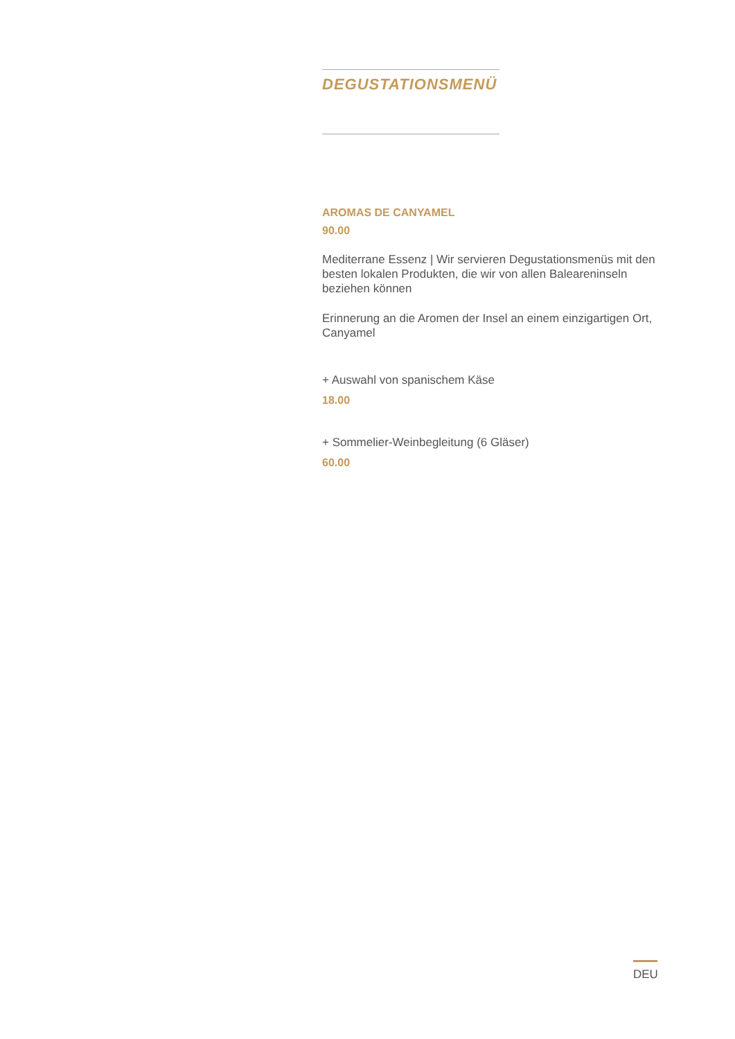DEGUSTATIONSMENÜ
AROMAS DE CANYAMEL
90.00
Mediterrane Essenz | Wir servieren Degustationsmenüs mit den besten lokalen Produkten, die wir von allen Baleareninseln beziehen können
Erinnerung an die Aromen der Insel an einem einzigartigen Ort, Canyamel
+ Auswahl von spanischem Käse
18.00
+ Sommelier-Weinbegleitung (6 Gläser)
60.00
DEU